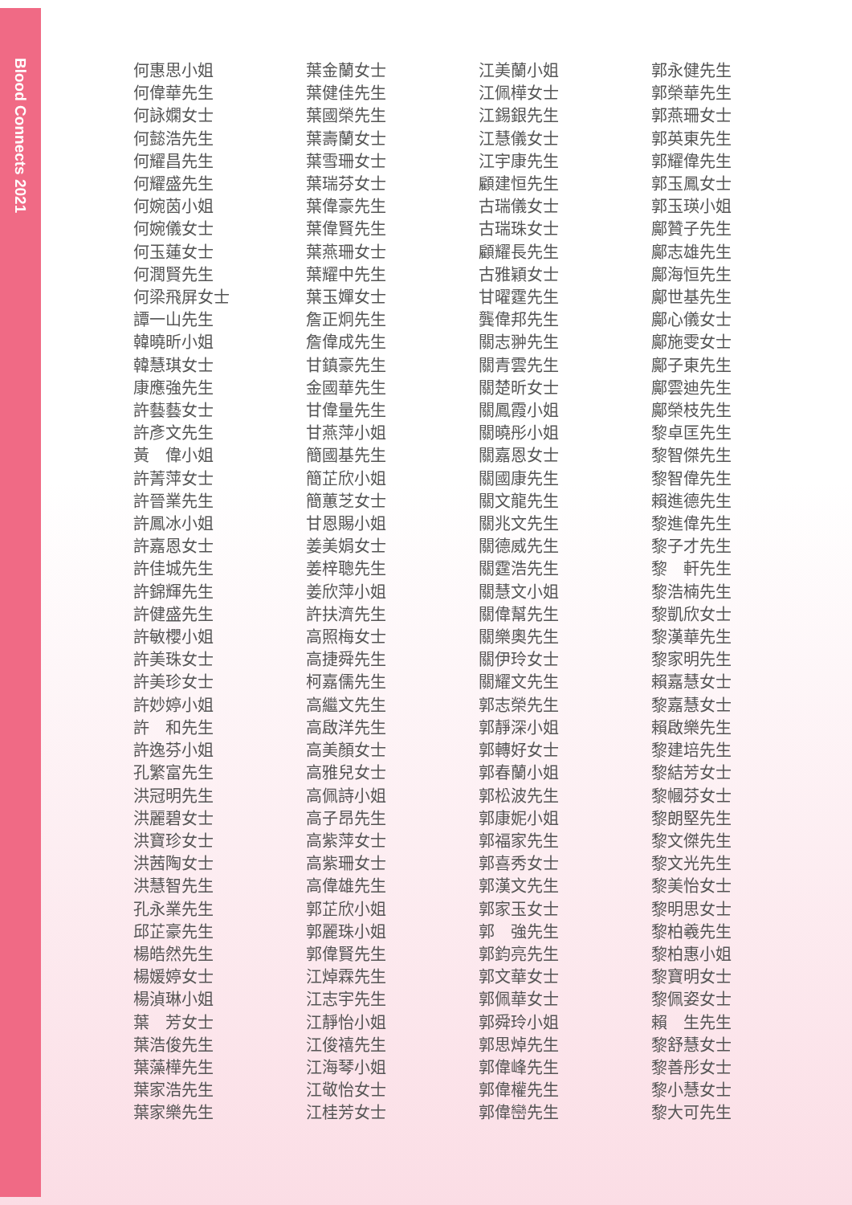Blood Connects 2021
何惠思小姐
何偉華先生
何詠嫻女士
何懿浩先生
何耀昌先生
何耀盛先生
何婉茵小姐
何婉儀女士
何玉蓮女士
何潤賢先生
何梁飛屏女士
譚一山先生
韓曉昕小姐
韓慧琪女士
康應強先生
許藝藝女士
許彥文先生
黃　偉小姐
許菁萍女士
許晉業先生
許鳳冰小姐
許嘉恩女士
許佳城先生
許錦輝先生
許健盛先生
許敏櫻小姐
許美珠女士
許美珍女士
許妙婷小姐
許　和先生
許逸芬小姐
孔繁富先生
洪冠明先生
洪麗碧女士
洪寶珍女士
洪茜陶女士
洪慧智先生
孔永業先生
邱芷豪先生
楊皓然先生
楊媛婷女士
楊湞琳小姐
葉　芳女士
葉浩俊先生
葉藻樺先生
葉家浩先生
葉家樂先生
葉金蘭女士
葉健佳先生
葉國榮先生
葉壽蘭女士
葉雪珊女士
葉瑞芬女士
葉偉豪先生
葉偉賢先生
葉燕珊女士
葉耀中先生
葉玉嬋女士
詹正炯先生
詹偉成先生
甘鎮豪先生
金國華先生
甘偉量先生
甘燕萍小姐
簡國基先生
簡芷欣小姐
簡蕙芝女士
甘恩賜小姐
姜美娟女士
姜梓聰先生
姜欣萍小姐
許扶濟先生
高照梅女士
高捷舜先生
柯嘉儒先生
高繼文先生
高啟洋先生
高美顏女士
高雅兒女士
高佩詩小姐
高子昂先生
高紫萍女士
高紫珊女士
高偉雄先生
郭芷欣小姐
郭麗珠小姐
郭偉賢先生
江焯霖先生
江志宇先生
江靜怡小姐
江俊禧先生
江海琴小姐
江敬怡女士
江桂芳女士
江美蘭小姐
江佩樺女士
江錫銀先生
江慧儀女士
江宇康先生
顧建恒先生
古瑞儀女士
古瑞珠女士
顧耀長先生
古雅穎女士
甘曜霆先生
龔偉邦先生
關志翀先生
關青雲先生
關楚昕女士
關鳳霞小姐
關曉彤小姐
關嘉恩女士
關國康先生
關文龍先生
關兆文先生
關德威先生
關霆浩先生
關慧文小姐
關偉幫先生
關樂奧先生
關伊玲女士
關耀文先生
郭志榮先生
郭靜深小姐
郭轉好女士
郭春蘭小姐
郭松波先生
郭康妮小姐
郭福家先生
郭喜秀女士
郭漢文先生
郭家玉女士
郭　強先生
郭鈞亮先生
郭文華女士
郭佩華女士
郭舜玲小姐
郭思焯先生
郭偉峰先生
郭偉權先生
郭偉巒先生
郭永健先生
郭榮華先生
郭燕珊女士
郭英東先生
郭耀偉先生
郭玉鳳女士
郭玉瑛小姐
鄺贊子先生
鄺志雄先生
鄺海恒先生
鄺世基先生
鄺心儀女士
鄺施雯女士
鄺子東先生
鄺雲迪先生
鄺榮枝先生
黎卓匡先生
黎智傑先生
黎智偉先生
賴進德先生
黎進偉先生
黎子才先生
黎　軒先生
黎浩楠先生
黎凱欣女士
黎漢華先生
黎家明先生
賴嘉慧女士
黎嘉慧女士
賴啟樂先生
黎建培先生
黎結芳女士
黎幗芬女士
黎朗堅先生
黎文傑先生
黎文光先生
黎美怡女士
黎明思女士
黎柏羲先生
黎柏惠小姐
黎寶明女士
黎佩姿女士
賴　生先生
黎舒慧女士
黎善彤女士
黎小慧女士
黎大可先生